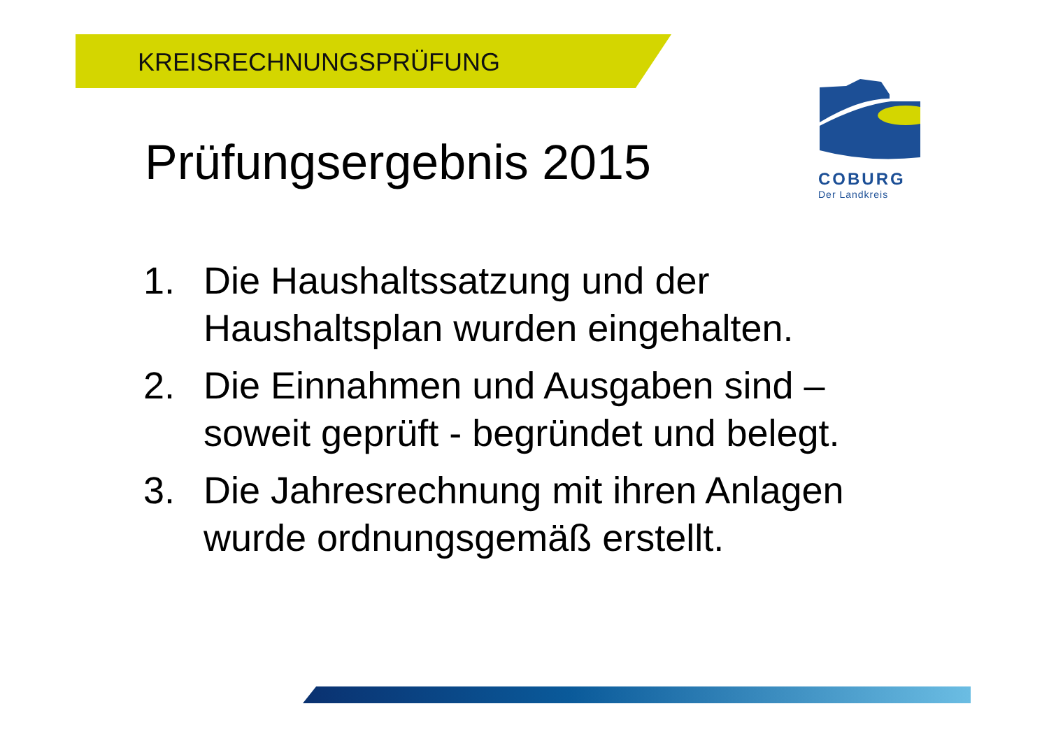KREISRECHNUNGSPRÜFUNG
COBURG
Der Landkreis
Prüfungsergebnis 2015
1. Die Haushaltssatzung und der Haushaltsplan wurden eingehalten.
2. Die Einnahmen und Ausgaben sind – soweit geprüft - begründet und belegt.
3. Die Jahresrechnung mit ihren Anlagen wurde ordnungsgemäß erstellt.